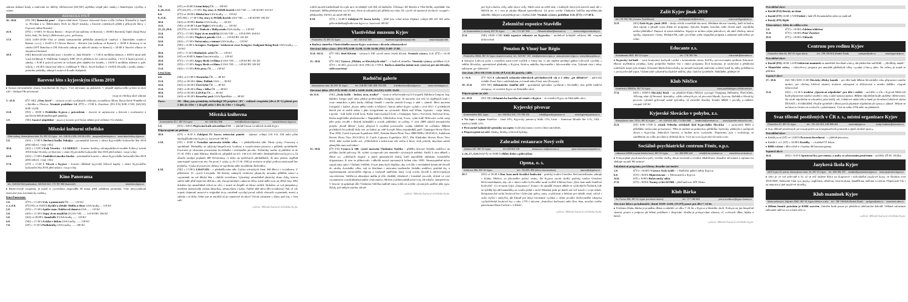zdarma skákací hrady a malování na obličej. Občerstvení (SO,NE) zajiš­těno stejně jako stánky s řemeslnými výrobky a vínem.
BZENECKÁ POUŤ
16.–18.8. (PÁ–NE) Bzenecká pouť – doprovodné akce: Výstava věnovaná životu a dílu Ctibora Šťastného (v kapli sv. Floriána a sv. Šebestiána); Nech na hlavě! (ukázky z historie vojenských přileb a přikrývek hlavy v Expozici města Bzenec).
16.8. (PÁ) v 17:00 h TJ Slovan Bzenec – Krumvíř (na stadionu ve Bzenci); v 19:00 h Bzenecký bigbít (hrají Husý kůže, Atak, No body). Občerstvení, pivo, pochutiny.
17.8. (SO) 13:00–20:00 Vína ze zámků (mezinárodní přehlídka zámeckých vinařství v Zámeckém vinařství Bzenec s.r.o.); v 16:00 h TJ Slovan Bzenec – Hranice (na stadionu ve Bzenci); v 19:00 h Zatancuj si na zámku (SPT Bzenčan a CM Oskoruša zahrají na nádvoří zámku ve Bzenci); v 20:00 h Taneční zábava se skupinou Generace.
18.8. (NE) Bzenecká mariánská pouť v kostele sv. Jana Křtitele – v 7:30 h modlitba růžence, v 8:00 h ranní mše svatá (celebruje P. Waldemar Grieger), 9:00–10:15 příležitost ke svátosti smíření, v 9:15 h řazení procesí u zámku, v 9:30 h průvod procesí se sochami přes náměstí ke kostelu, v 10:00 h modlitba růžence a zpěv scholy, v 10:30 h slavnostní mše sv. (celebruje P. ThLic. Pavel Stuška). V 16:00 h Divadlo v areálu zámku – premiéru pohádky zahraje Loutkové divadlo Kašpárek.
Barevné léto s kyjovským íčkem 2019
▸ Atrium informačního centra, Svatoborská 26, Kyjov. Více informací na plakátech. V případě nepříznivého počasí se akce ruší – sledujte FB infocentra!
vstup na všechny akce zdarma
1.–25.8. (ČT–NE) „Tóny kovů“ – výstava zvonů vyrobených rodinnou zvonařskou dílnou Dytrychová-Tomášková z Brodku u Přerova. Vernisáž proběhne 1.8. (ČT) v 17:00 h. Otevřeno: (PO–PÁ) 9:00–17:00, (SO,NE) 9:00–15:00.
12.8. (PO) v 10:00 h Prohlídka Kyjova s průvodcem – dozvíte se zajímavosti z historie i současnosti a navštívíte běžně nepřístupné památky.
1.9. (NE) Jazzové odpoledne – jazzový koncert pod širým nebem pod vedením Víti Začala.
Městské kulturní středisko
Dům kultury, Masarykovo nám. 34, 697 01 Kyjov tel.: 518 614 525, 518 614 624 program@mkskyjov.cz www.dum-kultury-kyjov.cz
3.8. (SO) v 17:00 h Dechová hudba Šohajka – promenádní koncert v rámci Kyjovského kulturního léta 2019 před radnicí. vstup volný
10.8. (SO) v 17:00 h Erik Veverka – LLAERICC – koncert finalisty celorepublikové soutěže Folkový kvítek 2018 Erika Veverky ze Skoronic v rámci Kyjovského kulturního léta 2019 před radnicí. vstup volný
24.8. (SO) v 17:00 h Cimbálová muzika Stužka – promenádní koncert v rámci Kyjovského kulturního léta 2019 před radnicí. vstup volný
27.8. (ÚT) v 17:30 h Návrat z Kyjova – koncert oblíbené kyjovské folkové kapely v rámci Kyjovského kulturního léta 2019 před radnicí. vstup volný
Kino Panorama
tel.: 518 612 945 (pokladna), 518 612 010, 773 787 862 (kancelář) www.kino-kyjov.cz
▸ Rezervované vstupenky je nutné si vyzvednout nejpozději 30 minut před začátkem promítání. Včas nevyzvednuté rezervace jsou automaticky zrušeny.
Kino Panorama:
1.8. (ČT) v 17:30 h Uzly a pomeranče ČR ........ 120 Kč
1.,2.,9.8. (ČT,PÁ) ve 20:00 h Rychle a zběsile: Hobbs a Shaw USA/titulky ... 110 Kč
2.8. (PÁ) v 17:30 h Spider-man: Daleko od domova USA ...... 110 Kč
3.8. (SO) v 17:30 h Tajný život mazlíčků 2 USA *2D ...... 110 Kč/RV 396 Kč
3.8. (SO) ve 20:00 h Annabelle 3 USA/titulky ...... 120 Kč
4.8. (NE) v 17:30 h Srážka s láskou USA/titulky ...... 130 Kč
7.8. (ST) v 17:30 h Podfukářky USA/titulky ...... 100 Kč
7.8. (ST) ve 20:00 h Letní hokej ČR ...... 100 Kč
8.,10.,21.8. (ČT,SO,ST) v 17:30 h Toy story 4: Příběh hraček USA *2D ...... 120 Kč/RV 432 Kč
8.8. (ČT) ve 20:00 h Dětská hra USA/titulky ...... 120 Kč
9.,11.8. (PÁ,NE) v 17:30 h Toy story 4: Příběh hraček USA *3D ...... 140 Kč/RV 504 Kč
10.8. (SO) ve 20:00 h Kořist USA/titulky ...... 110 Kč
11.8. (NE) ve 20:00 h Late Night USA/titulky ...... 120 Kč
21.,22.,29.8. (ST,ČT) ve 20:00 h Tenkrát v Hollywoodu USA/titulky ...... 120 Kč
22.8. (ČT) v 17:30 h Tajný život mazlíčků 2 USA *3D ...... 120 Kč/RV 468 Kč
23.8. (PÁ) v 17:30 h Tlapková patrola USA ...... 120 Kč/RV 432 Kč
24.8. (SO) v 17:30 h Noční můry z temnot USA/titulky ...... 120 Kč
25.8. (NE) v 16:00 h Avengers: Endgame / exkluzivní verze Avengers: Endgame Bring Back USA/titulky ...... 110 Kč
28.8. (ST) v 17:30 h Hodinářův učeň ČR ...... 120 Kč
28.8. (ST) ve 20:00 h Anna Francie/titulky ...... 120 Kč
29.8. (ČT) v 17:30 h Angry Birds ve filmu 2 USA *2D ...... 120 Kč/RV 432 Kč
30.8. (PÁ) v 17:30 h Angry Birds ve filmu 2 USA *3D ...... 140 Kč/RV 504 Kč
31.8. (SO) v 17:30 h Přes prsty ČR ...... 130 Kč
Letní kino:
4.8. (NE) ve 21:00 h Teroristka ČR ...... 80 Kč
23.8. (PÁ) ve 20:30 h After: Polibek USA ...... 80 Kč
24.8. (SO) ve 20:30 h Čertí brko ČR ...... 80 Kč
25.8. (NE) ve 20:30 h Ženy v běhu ČR ...... 80 Kč
30.8. (PÁ) ve 20:30 h LOVEní ČR ...... 80 Kč
31.8. (SO) ve 20:30 h Kouzelný park USA/Španělsko ...... 80 Kč
Pozn.: 3D – filmy jsou promítány technologií 3D projekce | RV – rodinná vstupenka (sleva 10 %) platná pro: 2 děti do 15let + 2 dospělí nebo 3 děti do 15let + 1 dospělý.
Městská knihovna
Komenského 617, 697 01 Kyjov tel.: 518 614 358 mek@knihovna-kyjov.cz www.knihovna-kyjov.cz
5.8. (PO) v 9:00 h Půjčování knih uživatelům CSS – v jídelně Centra sociálních služeb Kyjov.
Připravujeme na podzim:
10.9. (ÚT) v 8:30 h Zahájení IV. kurzu trénování paměti – zájemci volejte 518 614 358 nebo pište sluzby@knihovna-kyjov.cz. kurzovné 100 Kč
2.10. (ST) v 10:00 h Virtuální univerzita třetího věku – v přednáškovém sále. Téma výuky: Potraviny a spotřebitel. Přednášky se zabývají bezpečností, kvalitou a označováním potravin z pohledu spotřebitele. Pozornost je věnována potravinám živočišného i rostlinného původu. Podmínky studia: a) přihlásit se do 27.10. (NE) u paní Martiny Hradilové, případně na tel.: 518 614 359 nebo detske@knihovna-kyjov.cz, b) uhradit studijní poplatek 300 Kč/semestr, c) účast na společných přednáškách, d) min. jednou úspěšně samostatně vypracovat test. Na první 2 výuky tj. do 27.10. (NE) je možnost se přijít podívat nezávazně bez poplatku. Výuka je pouze pro občany se starobním nebo invalidním důchodem.
6.10. (NE) v 17:00 h LiStOVáNí – v přednáškovém sále. Cyklus scénických čtení. Mé dětství v socialismu. U příležitosti 25. výročí Listopadu ´89 desítky známých osobností připravily mozaiku příběhů, emocí a vzpomínek na své dětská léta v období socialismu. Vykreslují mimořádně plastický obraz doby, kterou zažila stále ještě naprostá většina z nás. Zavzpomínejte s námi na dobu, která měla tvrat na věčné časy. Děti dokážou být mimořádně citlivé na věci, s nimiž se dospělí už dávno smířili. Dokážou ze své perspektivy mnohem intenzivněji vnímat absurditu, nesmyslnost i krásu. Patříte také mezi děti socialismu? Pak ve vás vtipné, dojemné, mrazivé a originální texty zaručeně vyvolají proud vašich vlastních vzpomínek, emocí a zážitků z té doby. Nebo jste se narodili až po sametové revoluci? Potom zůstanete v úžasu nad tím, v čem vaši
vydává: Městské kulturní středisko Kyjov
rodiče museli každodenně žít a jak moc se tehdejší svět lišil od dnešního. Účinkují: Jiří Ressler a Věra Hollá, uspořádal: Ján Simkanič. Délka představení cca 55 min. Akce se uskuteční při příležitosti oslav 30. výročí od sametové revoluce. vstupné v předprodeji 150 Kč, na místě 200 Kč
8.10. (ÚT) v 15:00 h Zahájení IV. kurzu kresby – ještě jsou volná místa. Zájemci volejte 603 447 852 nebo pište reditelka@knihovna-kyjov.cz. kurzovné 100 Kč
Vlastivědné muzeum Kyjov
Palackého 70, 697 01 Kyjov tel.: 518 612 338 muzeum.kyjov@masaryk.info www.masaryk.info
▸ Budova zámečku Vlastivědného muzea Kyjov uzavřena z důvodu rekonstrukce!
Otevírací doba výstav: (PO–PÁ) 8:00–12:00, 13:00–16:00, (NE) 13:00–17:00.
15.8.–10.11. (ČT–NE) Josef Klvaňa – výstava k 100. výročí úmrtí Josefa Klvani. Vernisáž výstavy 15.8. (ČT) v 16:30 h.
15.–18.8. (ČT–NE) Výstava „Plakáty ze Slováckých roků“ – v budově zámečku. Vernisáž výstavy proběhne 15.8. (ČT) v 16:30 h, potrvá do 18.8. (NE) do 17:00 h. Budova zámečku (mimo tuto výstavu) pro návštěvníky stále uzavřena!
Radniční galerie
Masarykovo nám. 30, 697 01 Kyjov tel.: 518 697 583, 606 765 030 d.sedlackova@mukyjov.cz www.mestokyjov.cz
Otevírací doba: (PO–PÁ) 10:00–12:00 a 14:00–16:00, (SO,NE) 14:00–16:00.
do 11.8. (NE) „Jízda králů – hrdost, úcta, tradice“ – výstava velkoformátových fotografií Dalibora Gregora. Ing. Dalibor Gregor patří mezi přední profesionální fotografy koní. Je autorem více než 55 úspěšných knih s touto tematikou a jeho knihy oblibují čtenáři v mnoha zemích Evropy a také v zámoří. Mezi autorem fotografií v knížce „Kyjov město tradic a folkloru“, kterou město Kyjov vydalo v roce 2017. V posledních letech jste se mohli setkat s jeho fotografiemi na výstavách: Black and White, Lipicáni – moje láska, Lipicán – kůň králů a král koní, Krása francouzských koní z Camargue, šarm z Provence, Parforsní hony, Krása anglického plnokrevníka v Napajedlích, Ušlechtilost koní, Pozor, vyletí kůň! Milovníci zvířat znají jeho práci rovněž z desítek kalendářů a stovek pohlednic se zvířaty. V roce 2009 založil mezinárodní projekt „Koně dětem“, který přispívá k utváření pozitivního vztahu mládeže ke zvířatům. Během posledních let podnikl řadu cest za koňmi po celé Evropě. Mezi nejznámější patří: Camargue Horse Photo Tour 2005, Czech Lipizzan Expedition 2007, Friesian Horse Photo Tour 2008/2009 a 2010/2012, Andalusia Horses Photo Tour 2012/2014, II. Czech Lipizzan Expedition 2017, The Kladruber Horses Photo Tour 2018. Jeho osobní krédo zní: „Ušlechtilost a krása koní nás vedou k lásce, úctě, pokoře, abychom začali přemýšlet sami nad sebou“.
15.–30.8. (ČT–PÁ) Výstava k 100. výročí narození Vladimíra Vašíčka – příběhu historie českého malířství na počátku druhé poloviny 20. století vystupovalo jen nemnoho výtvarných ateliérů. Patřili k nim někteří z členů tzv. „válečných skupin“ a jejich generačních druhů, kteří nepodlehli nátlakům stranického dogmatismu. K nim se přiřazovalo i několik autorů narozených kolem roku 1920. Nezastupitelné místo zaujal mezi nimi i Vladimír Vašíček. Pouze jemu bylo dopřáno, aby své dílo v neoslabené kreativitě dovedl do závěru dvacátého věku, stal se klasikem i nestorem moderního českého malířství pražské éry a reprezentantem moravského regionu a současně umělcem, který svoji tvorbu dovedl k celoevropským souvislostem. Vašíčkova abstraktní malba je dílo obsáhlé, obsahově i formálně souvislé, složité ve více významnosti a multidimenzionální vrstevnatosti. Možno ji jednoznačně pociťovat, ale nikoliv interpretovat. V historii se uplatňuje dílo Vladimíra Vašíčka úměrně tomu, kolik se zrodilo výtvarných umělců jeho typu. Nikdy jich nebylo mnoho, ale ně-
vydává: Městské kulturní středisko Kyjov
jací byli a budou vždy, nebo skoro vždy. Nikdo není na světě sám; v krátkých časových úsecích snad, ale v delších ne. A v tom je záruka dějinné spravedlnosti. Už proto tvorba Vladimíra Vašíčka nepotřebovala žádného obhájce a nepotřebuje ani v dnešní době. Vernisáž výstavy proběhne 15.8. (ČT) v 17:30 h.
Železniční expozice Stavědlo
ul. Komenského (u závor), 697 01 Kyjov tel.: 774 167 252 Rihanek.Milan@seznam.cz www.naskyjov.estranky.cz
25.8. (NE) 10:00–17:00 Stálá expozice železnice na Kyjovsku – modelové kolejiště velikosti H0. vstupné dobrovolné
Penzion & Vinný bar Régio
Palackého 205/6, 697 01 Kyjov (naproti muzea) tel.: 518 307 722 info@penzion-regio.cz www.penzion-regio.cz www.lidova-jizba.cz
▸ Stávající Lidovou jizbu s vinotékou jsme nově rozšířili o Vinný bar. U nás najdete prodejní galerii Lidových výrobků z celého Slovácka, upomínkové předměty z Kyjova, širokou nabídku čepovaného i lahvovaného vína. Vybraná vína i sekty nabízíme „po skleničce“.
Otevřeno: (PO–NE) 9:00–22:00, (PÁ,SO) dle potřeby i déle.
1.–31.8. (ČT–SO) 8 vybraných rakousko-uherských přívlastkových vín a 2 sekty „po skleničce“ – párování tichého Pinot Noir s následníkem ve formě sektu Pinot noir (Proquin).
19.–25.8. (PO–NE) Ochutnávka vinného želé – gurmánská specialita vyrobená z červeného vína podle tradiční receptury ve vinotéce Kyjov na Palackého ulici.
Připravujeme na září:
23.–29.9. (PO–NE) Ochutnávka burčáku od vinaře z Kyjova – ve vinotéce Kyjov na Palackého ulici.
Kyjovský pivovar
Komenského 596, Kyjov tel.: 518 614 313, 775 700 101 info@kyjovsky-pivovar.cz www.kyjovsky-pivovar.cz
▸ Na čepu v srpnu: Kateřina – žitná 10%, Kyjovský premiový ležák 12%, Letní – American Blonde Ale 11%, Vilík – medový ležák 12%.
▸ Pivovarské kulinářské speciality na srpen: Grilování masa i ovoce a letní smoothies.
▸ Připravujeme na září: Steaky, bifteky a čerstvé bylinky.
Zahradní restaurace Nový svět
Tyršova 167, 697 01 Kyjov tel.:518 612 119 restaurace.ns@seznam.cz www.restauracenovysvet.cz
3.,16.,17.,31.8.(SO,PÁ) ve 20:00 h Oldies disko s grilovačkou
Opona, o. s.
Kollárova 284, 697 01 Kyjov tel.: 724 021 398 (Alena Novosadová) opona@zkyjova.cz
29.7. (PO) ve 20:30 h Don Juan aneb Strašlivé hodování – pražský soubor Geisslers Hofcomoedianten zahraje v Klubu Nětčice, za příznivého počasí venku. Do Kyjova zavítá skvělý pražský soubor Geisslers Hofcomoedianten, aby vás v rámci svého kočovného turné osvěžil folklorní hrou „Don Juan aneb Strašlivé hodování“. Co se stane, když „donjuanství“ dorazí i do zapadlé vesnice někde ve východních Čechách, kde se sjíždějí bývalé kamarádky na svatbu jedné z nich? Dámská jízda po letech má své kouzlo i svoje úskalí. Donjuanovská stolní loutková hra s lidovými zpěvy, tanci, zvyklostmi a řečními pro mladé, staré, citlivé i otrlé, slyšící i neslyšící, ale hlavně pro ženy! Inscenace vychází z vůbec prvního dochovaného rukopisu východočeské loutkové hry z roku 1770 s názvem „Strassliwi hodowani nebo Don Jean, mordirz swého pana bratra Dona Carlose v 3 dílích“.
vydává: Městské kulturní středisko Kyjov
Zažít Kyjov jinak 2019
tel.:776 760 784 (Zuzana Šrahůlková) zazitkyjovjinak@email.cz www.zazitkyjovjinak.cz
21.9. (SO) Zažít Kyjov jinak 2019 – druhý ročník sousedské slavnosti. Hledáme aktivní sousedy, kteří se budou chtít zapojit a přispět svým dílem do programu. Zpíváte, hrajete, kouzlíte, nebo chcete např. uspořádat módní přehlídku? Fantazii se meze nekladou. Zapojit se mohou nejen jednotlivci, ale také všechny místní spolky, organizace i firmy. Sledujte FB, opět vytvoříme zcela originální program a zažijeme naše město po svém.
Educante z.s.
Svatoborská 28/2, 697 01 Kyjov tel.: 776 760 784 educante@seznam.cz
▸ Kyjovský šuťánek – nová komunitní kuchyně vzniká v komunitním centru KoCKy provozovaném spolkem Educante. Hlavní myšlenkou projektu, který podpořila Nadace Via v rámci programu Živá komunita, je zachování a předávání tradičních krajových receptů. Educante hledá dobrovolníky na montáž kuchyně, malování a úklid, které by měly proběhnout v první polovině srpna. Vítáme také vyřazené kuchyňské nádobí, příp. funkční spotřebiče. Nabídněte, přidejte se!
Klub Nětčice
Kostelecká 2650/2a, 697 01 Kyjov www.jazzklubkyjov.cz/klub-netcice
17.8. (SO) v 19:00 h Slovácký Rock – na zahrádce Klubu Nětčice vystoupí: Narajama, Helemese, TheCoffees, 1Iflsoap, after dj Neusanf. Speciality: výběr točených piv od pivovarů Mazák, Syrovar, Dubňák a Slovácký pivovar; vybrané grilované uzené speciality od místního řezníka; domácí běleše s povidly a mákem. vstupné 150 Kč
Kyjovské Slovácko v pohybu, z.s.
Masarykovo nám. 13/14, 697 01 Kyjov tel.: 518 610 180, 774 664 698 leader.ks@centrum.cz www.kyjovske-slovacko.com
25.9. (ST) 9:00–17:00 3. ročník Veletrhu středních škol Kyjovského Slovácka – v prostorách MKS a přilehlém venkovním prostranství. Těšit se můžete na praktickou přehlídku čtyřicítky učebních a studijních oborů z Kyjovska. Jednotlivé činnosti si budete moci vyzkoušet. Připraveny jsou i workshopy se zaměřením na volbu povolání a vědecká show. Více na www.kyjovske-slovacko.com.
Sociálně-psychiatrické centrum Fénix, o.p.s.
Urbanova 625/8 (naproti letního kina), 697 01 Kyjov tel.: 602 699 146 info@fenix-centrum.cz www.fenix-centrum.cz
▸ Poskytujeme psychiatrickou péči, sociální služby, denní stacionář a sociální rehabilitace. Aktuální informace a zajímavosti sledujte na naší FB stránce!
Fakultativní programy pro klienty denního stacionáře:
1.8. (ČT) v 10:00 h Výstava Jízdy králů – v Radniční galerii města Kyjova.
6.8. (ÚT) v 9:00 h Hipocentrum – v Moravanech u Kyjova.
14.8. (ST) v 9:00 h Bukovanský mlýn
27.8. (ÚT) v 9:00 h Turnaj ve hře KUBB – před budovou SPC Fénix.
Klub Bárka
Sv. Čecha 280, 697 01 Kyjov (za letním kinem) tel.: 777 128 849 petra.hradilova@kyjov.charita.cz
Otevírací doba o prázdninách: denně 10:00–14:00, (ST,PÁ) pouze pro děti 7–14 let.
▸ Posláním Klubu Bárka je pomáhat dětem a mládeži ve věku 7–26 let z Kyjova a blízkého okolí. Poskytovat jim bezpečné zázemí, pomoc a podporu při řešení problémů v dospívání. Služba je poskytována zdarma, vč. tvořivých dílen, bijáku a besed.
vydává: Městské kulturní středisko Kyjov
Pravidelné akce:
▸ Každé (PO) Besedy na téma
▸ Každé (ÚT) 16:00–17:00 Fotbal v hale ZŠ Komenského nebo na stadioně
▸ Každý (PÁ) Biják
Téma měsíce: Jdete do celého světa
1.8. (ČT) v 10:00 h Zdobení oblečení
15.8. (ČT) v 10:00 h Pouť Žarošice
29.8. (ČT) v 10:00 h Táborák
Centrum pro rodinu Kyjov
Palackého třída 64, 697 01 Kyjov (fara) tel.: 728 759 816 (Radek Šváb) cprkyjov@ado.cz www.kyjov.dcpr.cz
Pravidelné akce:
▸ Každé (PO) 10:00–12:00 Setkávání maminek na mateřské dovolené u kávy, ale především nad Biblí – „Modlitby matek“.
▸ Manželské večery – celosvětový program pro manžele jakéhokoli věku, vyznání a barvy pleti. Na večery je nutné se přihlásit.
Srpnové akce:
17.–18.8. (SO–NE) 9:00–21:00 Slovácký dětský koutek – pro děti bude během Slováckého roku připraveno mnoho atrakcí, pro všechny klidové zázemí, možnost zakoupení si občerstvení a mnoho dalšího. vstupné dobrovolné
31.8. (SO) v 15:30 h tradiční „Sportovní odpoledne“ pro děti i rodiče – na hřišti u sila v Kyjově-Nětčicích bude připraveno mnoho soutěží o ceny a také spousta atrakcí. Během odpoledne bude zajištěno občerstvení. Na závěr odpoledne se uskuteční, jako každý rok, fotbalové utkání dětí a hned po skončení fotbalové utkání ŽENATÍ x SVOBODNÍ. Přijďte společně s dětmi prožít příjemné odpoledne při sportu a zábavě. Tešíme se na bavnou formou se rozloučit s prázdninami. Více na webu CPR nebo na plakátech.
Svaz tělesně postižených v ČR z. s., místní organizace Kyjov
Palackého 67, 697 01 Kyjov tel.: 731 115 213, 518 389 453 www.stpkyjov.cz ovstp.hodonin@seznam.cz
▸ Svaz tělesně postižených provozuje půjčovnu kompenzačních pomůcek a jejich drobné opravy.
Pravidelné akce:
▸ Každá první (ST) ve 14:00 h Pracovní dovednosti – v jídelně penzionu.
▸ Každá 2. a 4. (ST) v 16:00 h Kuželky – v kuželně TJ Jiskra.
▸ RHB cvičení v tělocvičně a v bazénu dle harmonogramu.
Srpnová akce:
26.8. (PO) v 9:30 h Sportovní hry pro seniory a osoby se zdravotním postižením – na hřišti ZŠ Dr. Joklíka.
Jazyková škola Kyjov
MKS Kyjov (2. patro), Masarykovo nám. 34, 697 01 Kyjov tel.: 603 281 237 studijni@jazykovka-kyjov.cz www.jazykovka-kyjov.cz
▸ Léto je ve své polovině a Vy už se teď můžete hlásit na skupinové i individuální jazykové kurzy ve školním roce 2019/2020. Nabízíme Vám tyto jazyky: angličtina, němčina, francouzština, španělština, italština a ruština. Připravíme Vás i na maturitu a jiné jazykové zkoušky.
Klub maminek Kyjov
Místo setkávání: Mlýnská 2367, 697 01 Kyjov-Nětčice u sila tel.: 728 759 816 (Radek Šváb) cprkyjov@ado.cz www.kmk.wbs.cz
▸ Během letních prázdnin je KMK uzavřen. Otevřen bude pouze po předchozí telefonické dohodě. Veškeré informace naleznete také na www.kmk.wbs.cz.
vydává: Městské kulturní středisko Kyjov